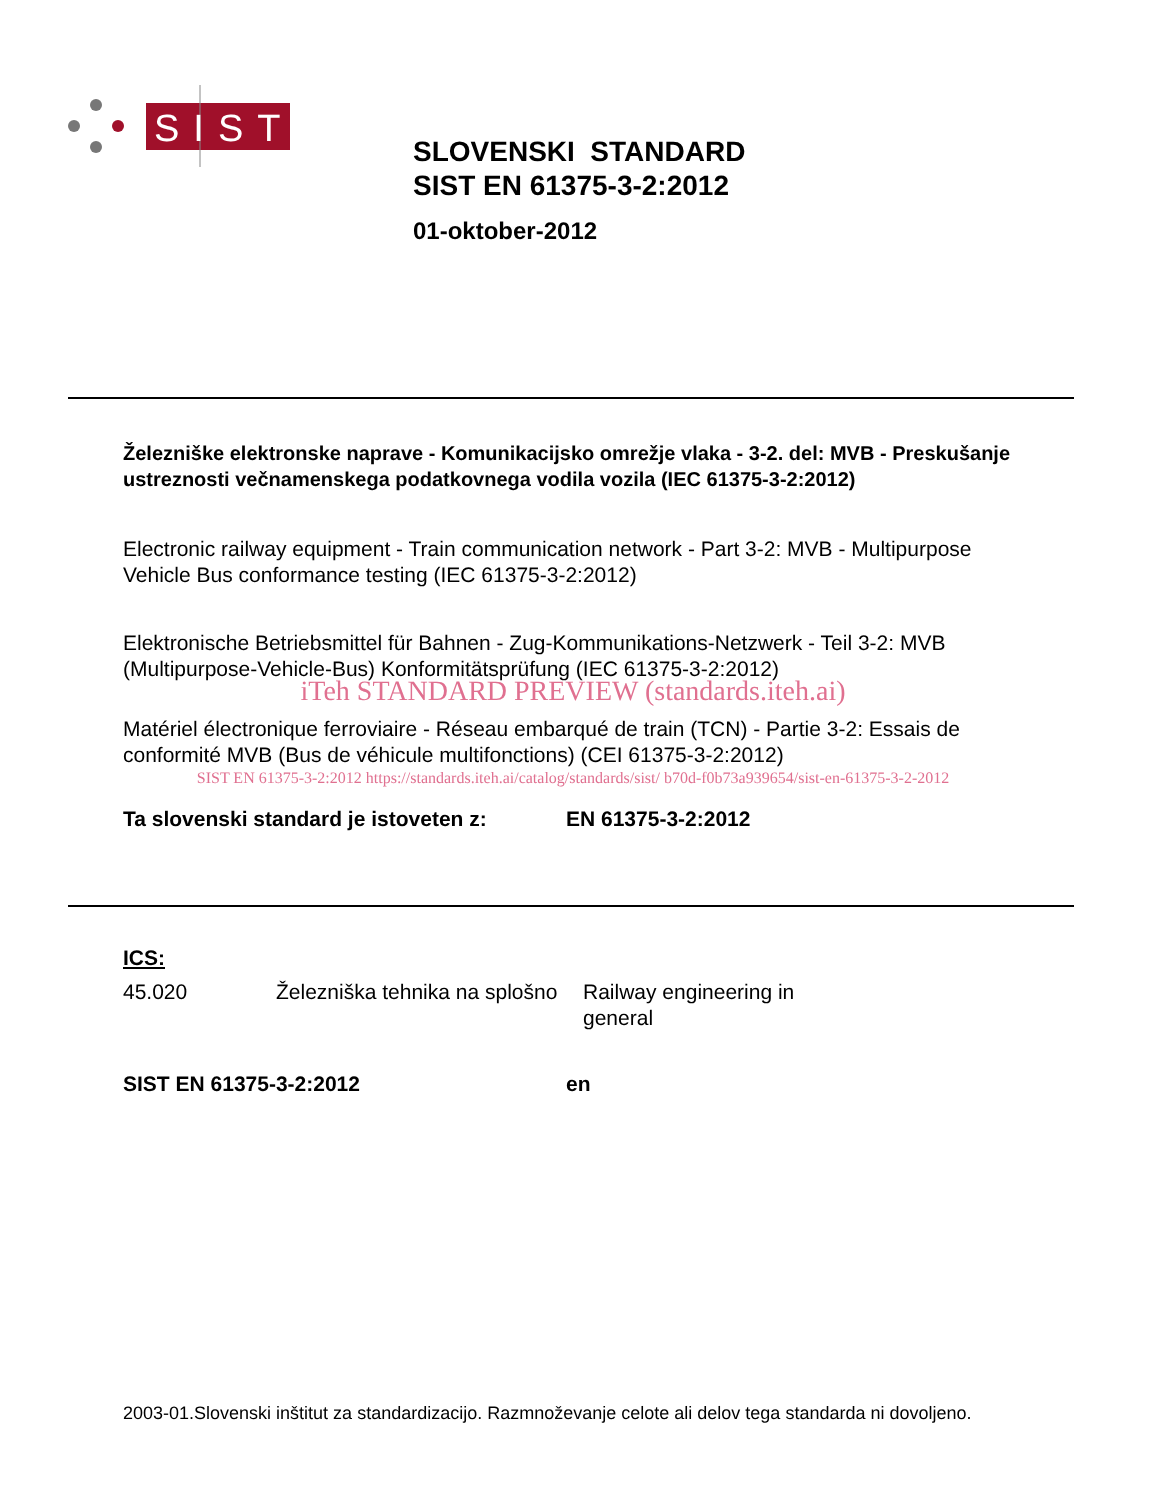SIST
SLOVENSKI STANDARD
SIST EN 61375-3-2:2012
01-oktober-2012
Železniške elektronske naprave - Komunikacijsko omrežje vlaka - 3-2. del: MVB - Preskušanje ustreznosti večnamenskega podatkovnega vodila vozila (IEC 61375-3-2:2012)
Electronic railway equipment - Train communication network - Part 3-2: MVB - Multipurpose Vehicle Bus conformance testing (IEC 61375-3-2:2012)
Elektronische Betriebsmittel für Bahnen - Zug-Kommunikations-Netzwerk - Teil 3-2: MVB (Multipurpose-Vehicle-Bus) Konformitätsprüfung (IEC 61375-3-2:2012)
iTeh STANDARD PREVIEW (standards.iteh.ai)
Matériel électronique ferroviaire - Réseau embarqué de train (TCN) - Partie 3-2: Essais de conformité MVB (Bus de véhicule multifonctions) (CEI 61375-3-2:2012)
SIST EN 61375-3-2:2012 https://standards.iteh.ai/catalog/standards/sist/ b70d-f0b73a939654/sist-en-61375-3-2-2012
Ta slovenski standard je istoveten z: EN 61375-3-2:2012
ICS:
45.020 Železniška tehnika na splošno
Railway engineering in general
SIST EN 61375-3-2:2012 en
2003-01.Slovenski inštitut za standardizacijo. Razmnoževanje celote ali delov tega standarda ni dovoljeno.